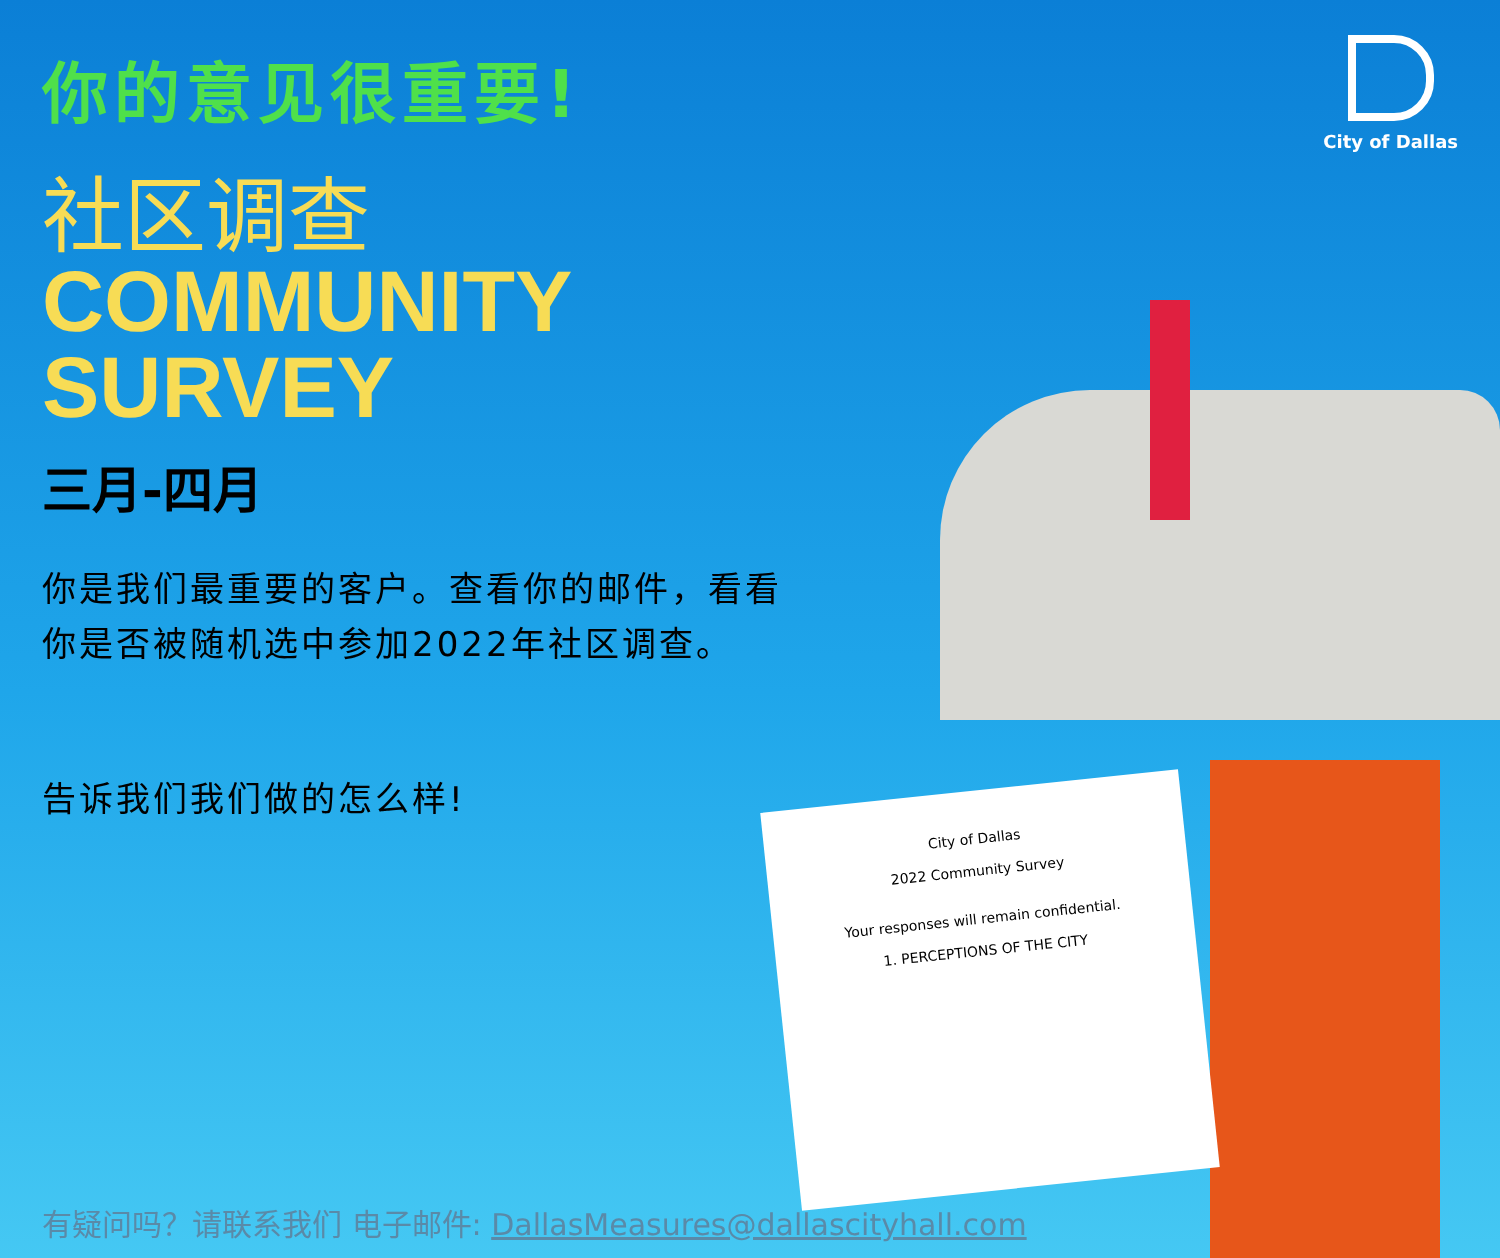City of Dallas
2022 Community Survey
Your responses will remain confidential.
1. PERCEPTIONS OF THE CITY
City of Dallas
你的意见很重要!
社区调查
COMMUNITY SURVEY
三月-四月
你是我们最重要的客户。查看你的邮件，看看你是否被随机选中参加2022年社区调查。
告诉我们我们做的怎么样!
有疑问吗？请联系我们 电子邮件: DallasMeasures@dallascityhall.com